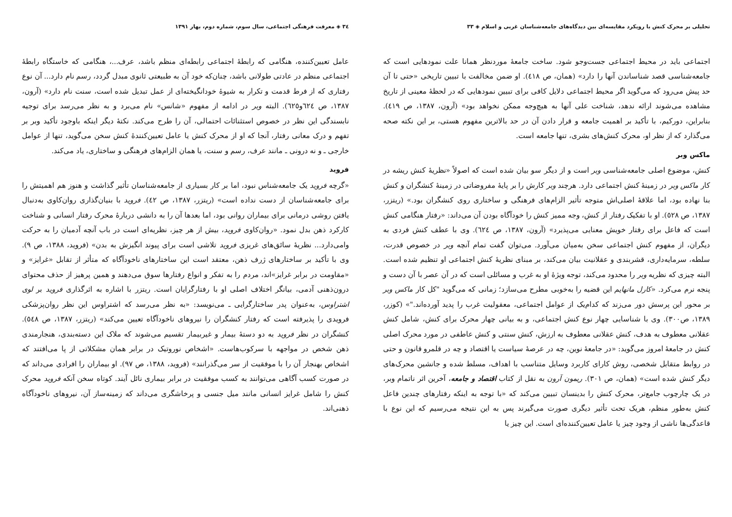تحلیلی بر محرک کنش با رویکرد مقایسه‌ای بین دیدگاه‌های جامعه‌شناسان غربی و اسلام ◈ ۳۳
اجتماعی باید در محیط اجتماعی جست‌وجو شود. ساخت جامعهٔ موردنظر همانا علت نمودهایی است که جامعه‌شناسی قصد شناساندن آنها را دارد» (همان، ص ٤١٨). او ضمن مخالفت با تبیین تاریخی «حتی تا آن حد پیش می‌رود که می‌گوید اگر محیط اجتماعی دلایل کافی برای تبیین نمودهایی که در لحظهٔ معینی از تاریخ مشاهده می‌شوند ارائه ندهد، شناخت علی آنها به هیچ‌وجه ممکن نخواهد بود» (آرون، ۱۳۸۷، ص ٤١٩). بنابراین، دورکیم، با تأکید بر اهمیت جامعه و قرار دادن آن در حد بالاترین مفهوم هستی، بر این نکته صحه می‌گذارد که از نظر او، محرک کنش‌های بشری، تنها جامعه است.
ماکس وبر
کنش، موضوع اصلی جامعه‌شناسی وبر است و از دیگر سو بیان شده است که اصولاً «نظریهٔ کنش ریشه در کار ماکس وبر در زمینهٔ کنش اجتماعی دارد. هرچند وبر کارش را بر پایهٔ مفروضاتی در زمینهٔ کنشگران و کنش بنا نهاده بود، اما علاقهٔ اصلی‌اش متوجه تأثیر الزام‌های فرهنگی و ساختاری روی کنشگران بود.» (ریتزر، ۱۳۸۷، ص ٥٢٨). او با تفکیک رفتار از کنش، وجه ممیز کنش را خودآگاه بودن آن می‌داند: «رفتار هنگامی کنش است که فاعل برای رفتار خویش معنایی می‌پذیرد» (آرون، ۱۳۸۷، ص ٦٢٤). وی با عطف کنش فردی به دیگران، از مفهوم کنش اجتماعی سخن به‌میان می‌آورد. می‌توان گفت تمام آنچه وبر در خصوص قدرت، سلطه، سرمایه‌داری، قشربندی و عقلانیت بیان می‌کند، بر مبنای نظریهٔ کنش اجتماعی او تنظیم شده است. البته چیزی که نظریه وبر را محدود می‌کند، توجه ویژهٔ او به غرب و مسائلی است که در آن عصر با آن دست و پنجه نرم می‌کرد. «کارل مانهایم این قضیه را به‌خوبی مطرح می‌سازد؛ زمانی که می‌گوید "کل کار ماکس وبر بر محور این پرسش دور می‌زند که کدام‌یک از عوامل اجتماعی، معقولیت غرب را پدید آورده‌اند."» (کوزر، ۱۳۸۹، ص۳۰۰). وی با شناسایی چهار نوع کنش اجتماعی، و به بیانی چهار محرک برای کنش، شامل کنش عقلانی معطوف به هدف، کنش عقلانی معطوف به ارزش، کنش سنتی و کنش عاطفی در مورد محرک اصلی کنش در جامعهٔ امروز می‌گوید: «در جامعهٔ نوین، چه در عرصهٔ سیاست یا اقتصاد و چه در قلمرو قانون و حتی در روابط متقابل شخصی، روش کارای کاربرد وسایل متناسب با اهداف، مسلط شده و جانشین محرک‌های دیگر کنش شده است» (همان، ص ۳۰۱). ریمون آرون به نقل از کتاب اقتصاد و جامعه، آخرین اثر ناتمام وبر، در یک چارچوب جامع‌تر، محرک کنش را بدینسان تبیین می‌کند که «با توجه به اینکه رفتارهای چندین فاعل کنش به‌طور منظم، هریک تحت تأثیر دیگری صورت می‌گیرند پس به این نتیجه می‌رسیم که این نوع با قاعدگی‌ها ناشی از وجود چیز یا عامل تعیین‌کننده‌ای است. این چیز یا
۳٤ ◈ معرفت فرهنگی اجتماعی، سال سوم، شماره دوم، بهار ۱۳۹۱
عامل تعیین‌کننده، هنگامی که رابطهٔ اجتماعی رابطه‌ای منظم باشد، عرف...، هنگامی که خاستگاه رابطهٔ اجتماعی منظم در عادتی طولانی باشد، چنان‌که خود آن به طبیعتی ثانوی مبدل گردد، رسم نام دارد... آن نوع رفتاری که از فرط قدمت و تکرار به شیوهٔ خودانگیخته‌ای از عمل تبدیل شده است، سنت نام دارد» (آرون، ۱۳۸۷، ص ٦٢٤و٦٢٥). البته وبر در ادامه از مفهوم «شانس» نام می‌برد و به نظر می‌رسد برای توجیه نابسندگی این نظر در خصوص استثنائات احتمالی، آن را طرح می‌کند. نکتهٔ دیگر اینکه باوجود تأکید وبر بر تفهم و درک معانی رفتار، آنجا که او از محرک کنش یا عامل تعیین‌کنندهٔ کنش سخن می‌گوید، تنها از عوامل خارجی ـ و نه درونی ـ مانند عرف، رسم و سنت، یا همان الزام‌های فرهنگی و ساختاری، یاد می‌کند.
فروید
«گرچه فروید یک جامعه‌شناس نبود، اما بر کار بسیاری از جامعه‌شناسان تأثیر گذاشت و هنوز هم اهمیتش را برای جامعه‌شناسان از دست نداده است» (ریتزر، ۱۳۸۷، ص ٤٢). فروید با بنیان‌گذاری روان‌کاوی به‌دنبال یافتن روشی درمانی برای بیماران روانی بود، اما بعدها آن را به دانشی دربارهٔ محرک رفتار انسانی و شناخت کارکرد ذهن بدل نمود. «روان‌کاوی فروید، بیش از هر چیز، نظریه‌ای است در باب آنچه آدمیان را به حرکت وامی‌دارد... نظریهٔ سائق‌های غریزی فروید تلاشی است برای پیوند انگیزش به بدن» (فروید، ۱۳۸۸، ص ۹). وی با تأکید بر ساختارهای ژرف ذهن، معتقد است این ساختارهای ناخودآگاه که متأثر از تقابل «غرایز» و «مقاومت در برابر غرایز»اند، مردم را به تفکر و انواع رفتارها سوق می‌دهند و همین پرهیز از حذف محتوای درون‌ذهنی آدمی، بیانگر اختلاف اصلی او با رفتارگرایان است. ریتزر با اشاره به اثرگذاری فروید بر لوی اشتراوس، به‌عنوان پدر ساختارگرایی ـ می‌نویسد: «به نظر می‌رسد که اشتراوس این نظر روان‌پزشکی فرویدی را پذیرفته است که رفتار کنشگران را نیروهای ناخودآگاه تعیین می‌کند» (ریتزر، ۱۳۸۷، ص ٥٤٨). کنشگران در نظر فروید به دو دستهٔ بیمار و غیربیمار تقسیم می‌شوند که ملاک این دسته‌بندی، هنجارمندی ذهن شخص در مواجهه با سرکوب‌هاست. «اشخاص نوروتیک در برابر همان مشکلاتی از پا می‌افتند که اشخاص بهنجار آن را با موفقیت از سر می‌گذرانند» (فروید، ۱۳۸۸، ص ۹۷). او بیماران را افرادی می‌داند که در صورت کسب آگاهی می‌توانند به کسب موفقیت در برابر بیماری نائل آیند. کوتاه سخن آنکه فروید محرک کنش را شامل غرایز انسانی مانند میل جنسی و پرخاشگری می‌داند که زمینه‌ساز آن، نیروهای ناخودآگاه ذهنی‌اند.